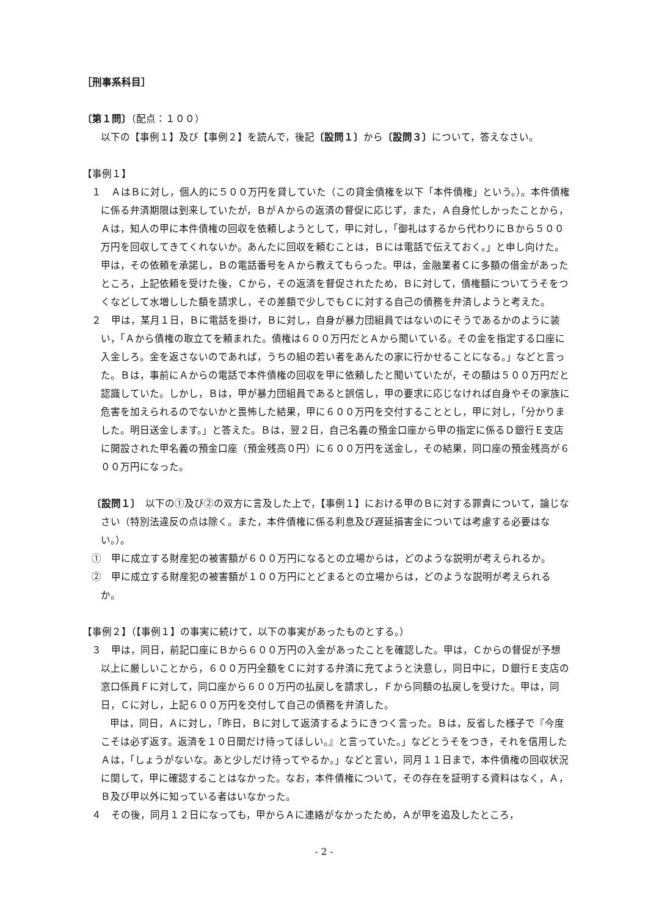［刑事系科目］
〔第１問〕（配点：１００）
以下の【事例１】及び【事例２】を読んで，後記〔設問１〕から〔設問３〕について，答えなさい。
【事例１】
１　ＡはＢに対し，個人的に５００万円を貸していた（この貸金債権を以下「本件債権」という。）。本件債権に係る弁済期限は到来していたが，ＢがＡからの返済の督促に応じず，また，Ａ自身忙しかったことから，Ａは，知人の甲に本件債権の回収を依頼しようとして，甲に対し，「御礼はするから代わりにＢから５００万円を回収してきてくれないか。あんたに回収を頼むことは，Ｂには電話で伝えておく。」と申し向けた。甲は，その依頼を承諾し，Ｂの電話番号をＡから教えてもらった。甲は，金融業者Ｃに多額の借金があったところ，上記依頼を受けた後，Ｃから，その返済を督促されたため，Ｂに対して，債権額についてうそをつくなどして水増しした額を請求し，その差額で少しでもＣに対する自己の債務を弁済しようと考えた。
２　甲は，某月１日，Ｂに電話を掛け，Ｂに対し，自身が暴力団組員ではないのにそうであるかのように装い，「Ａから債権の取立てを頼まれた。債権は６００万円だとＡから聞いている。その金を指定する口座に入金しろ。金を返さないのであれば，うちの組の若い者をあんたの家に行かせることになる。」などと言った。Ｂは，事前にＡからの電話で本件債権の回収を甲に依頼したと聞いていたが，その額は５００万円だと認識していた。しかし，Ｂは，甲が暴力団組員であると誤信し，甲の要求に応じなければ自身やその家族に危害を加えられるのでないかと畏怖した結果，甲に６００万円を交付することとし，甲に対し，「分かりました。明日送金します。」と答えた。Ｂは，翌２日，自己名義の預金口座から甲の指定に係るＤ銀行Ｅ支店に開設された甲名義の預金口座（預金残高０円）に６００万円を送金し，その結果，同口座の預金残高が６００万円になった。
〔設問１〕　以下の①及び②の双方に言及した上で，【事例１】における甲のＢに対する罪責について，論じなさい（特別法違反の点は除く。また，本件債権に係る利息及び遅延損害金については考慮する必要はない。）。
①　甲に成立する財産犯の被害額が６００万円になるとの立場からは，どのような説明が考えられるか。
②　甲に成立する財産犯の被害額が１００万円にとどまるとの立場からは，どのような説明が考えられるか。
【事例２】（【事例１】の事実に続けて，以下の事実があったものとする。）
３　甲は，同日，前記口座にＢから６００万円の入金があったことを確認した。甲は，Ｃからの督促が予想以上に厳しいことから，６００万円全額をＣに対する弁済に充てようと決意し，同日中に，Ｄ銀行Ｅ支店の窓口係員Ｆに対して，同口座から６００万円の払戻しを請求し，Ｆから同額の払戻しを受けた。甲は，同日，Ｃに対し，上記６００万円を交付して自己の債務を弁済した。
甲は，同日，Ａに対し，「昨日，Ｂに対して返済するようにきつく言った。Ｂは，反省した様子で『今度こそは必ず返す。返済を１０日間だけ待ってほしい。』と言っていた。」などとうそをつき，それを信用したＡは，「しょうがないな。あと少しだけ待ってやるか。」などと言い，同月１１日まで，本件債権の回収状況に関して，甲に確認することはなかった。なお，本件債権について，その存在を証明する資料はなく，Ａ，Ｂ及び甲以外に知っている者はいなかった。
４　その後，同月１２日になっても，甲からＡに連絡がなかったため，Ａが甲を追及したところ，
- 2 -